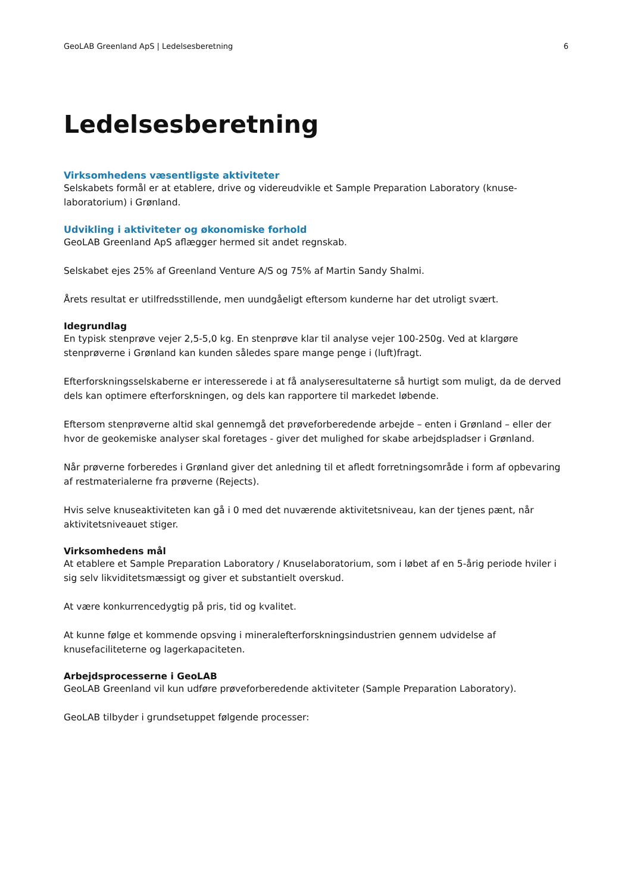GeoLAB Greenland ApS | Ledelsesberetning 6
Ledelsesberetning
Virksomhedens væsentligste aktiviteter
Selskabets formål er at etablere, drive og videreudvikle et Sample Preparation Laboratory (knuse-laboratorium) i Grønland.
Udvikling i aktiviteter og økonomiske forhold
GeoLAB Greenland ApS aflægger hermed sit andet regnskab.
Selskabet ejes 25% af Greenland Venture A/S og 75% af Martin Sandy Shalmi.
Årets resultat er utilfredsstillende, men uundgåeligt eftersom kunderne har det utroligt svært.
Idegrundlag
En typisk stenprøve vejer 2,5-5,0 kg. En stenprøve klar til analyse vejer 100-250g. Ved at klargøre stenprøverne i Grønland kan kunden således spare mange penge i (luft)fragt.
Efterforskningsselskaberne er interesserede i at få analyseresultaterne så hurtigt som muligt, da de derved dels kan optimere efterforskningen, og dels kan rapportere til markedet løbende.
Eftersom stenprøverne altid skal gennemgå det prøveforberedende arbejde – enten i Grønland – eller der hvor de geokemiske analyser skal foretages - giver det mulighed for skabe arbejdspladser i Grønland.
Når prøverne forberedes i Grønland giver det anledning til et afledt forretningsområde i form af opbevaring af restmaterialerne fra prøverne (Rejects).
Hvis selve knuseaktiviteten kan gå i 0 med det nuværende aktivitetsniveau, kan der tjenes pænt, når aktivitetsniveauet stiger.
Virksomhedens mål
At etablere et Sample Preparation Laboratory / Knuselaboratorium, som i løbet af en 5-årig periode hviler i sig selv likviditetsmæssigt og giver et substantielt overskud.
At være konkurrencedygtig på pris, tid og kvalitet.
At kunne følge et kommende opsving i mineralefterforskningsindustrien gennem udvidelse af knusefaciliteterne og lagerkapaciteten.
Arbejdsprocesserne i GeoLAB
GeoLAB Greenland vil kun udføre prøveforberedende aktiviteter (Sample Preparation Laboratory).
GeoLAB tilbyder i grundsetuppet følgende processer: